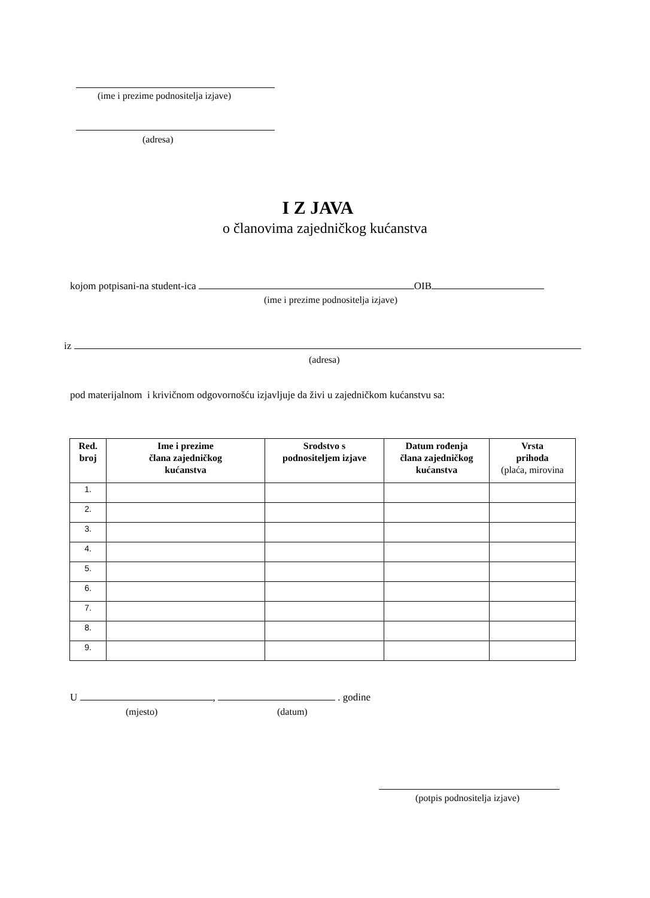(ime i prezime podnositelja izjave)
(adresa)
I Z JAVA
o članovima zajedničkog kućanstva
kojom potpisani-na student-ica OIB
(ime i prezime podnositelja izjave)
iz
(adresa)
pod materijalnom i krivičnom odgovornošću izjavljuje da živi u zajedničkom kućanstvu sa:
| Red. broj | Ime i prezime člana zajedničkog kućanstva | Srodstvo s podnositeljem izjave | Datum rođenja člana zajedničkog kućanstva | Vrsta prihoda (plaća, mirovina |
| --- | --- | --- | --- | --- |
| 1. | | | | |
| 2. | | | | |
| 3. | | | | |
| 4. | | | | |
| 5. | | | | |
| 6. | | | | |
| 7. | | | | |
| 8. | | | | |
| 9. | | | | |
U , . godine
(mjesto) (datum)
(potpis podnositelja izjave)